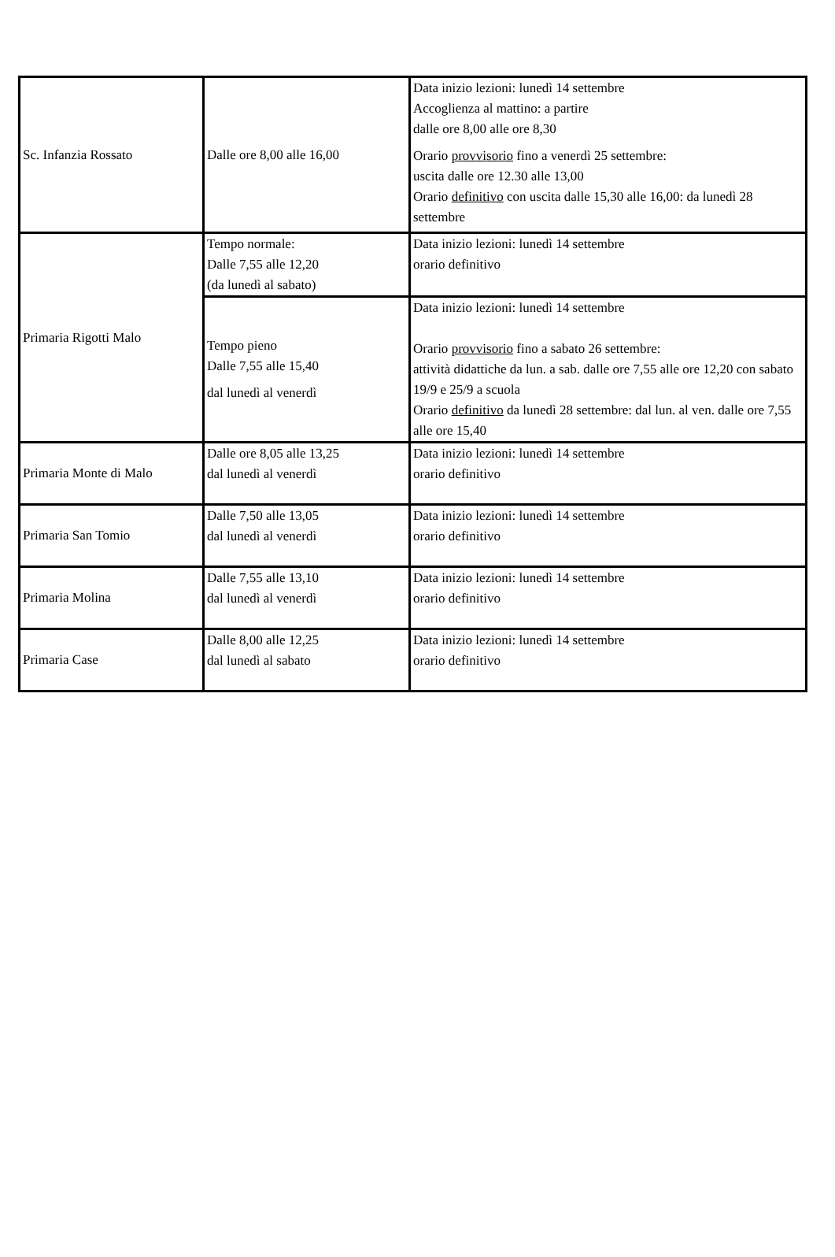| Sc. Infanzia Rossato | Dalle ore 8,00 alle 16,00 | Data inizio lezioni: lunedì 14 settembre Accoglienza al mattino: a partire dalle ore 8,00 alle ore 8,30 Orario provvisorio fino a venerdì 25 settembre: uscita dalle ore 12.30 alle 13,00 Orario definitivo con uscita dalle 15,30 alle 16,00: da lunedì 28 settembre |
| Primaria Rigotti Malo | Tempo normale: Dalle 7,55 alle 12,20 (da lunedì al sabato) | Data inizio lezioni: lunedì 14 settembre orario definitivo |
| | Tempo pieno Dalle 7,55 alle 15,40 dal lunedì al venerdì | Data inizio lezioni: lunedì 14 settembre Orario provvisorio fino a sabato 26 settembre: attività didattiche da lun. a sab. dalle ore 7,55 alle ore 12,20 con sabato 19/9 e 25/9 a scuola Orario definitivo da lunedì 28 settembre: dal lun. al ven. dalle ore 7,55 alle ore 15,40 |
| Primaria Monte di Malo | Dalle ore 8,05 alle 13,25 dal lunedì al venerdì | Data inizio lezioni: lunedì 14 settembre orario definitivo |
| Primaria San Tomio | Dalle 7,50 alle 13,05 dal lunedì al venerdì | Data inizio lezioni: lunedì 14 settembre orario definitivo |
| Primaria Molina | Dalle 7,55 alle 13,10 dal lunedì al venerdì | Data inizio lezioni: lunedì 14 settembre orario definitivo |
| Primaria Case | Dalle 8,00 alle 12,25 dal lunedì al sabato | Data inizio lezioni: lunedì 14 settembre orario definitivo |